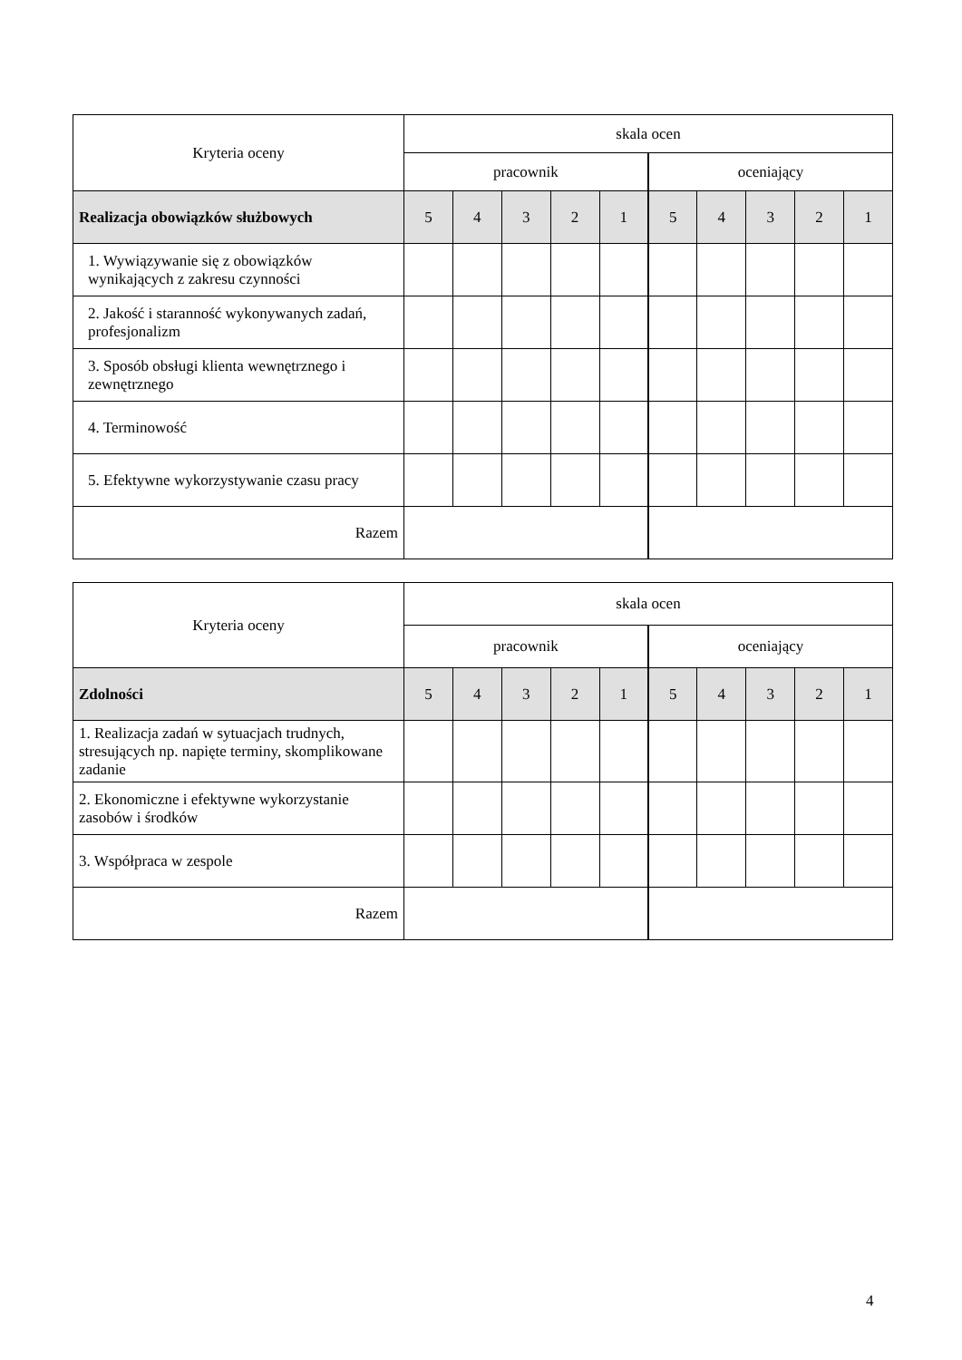| Kryteria oceny | skala ocen | | | | | | | | | |
| --- | --- | --- | --- | --- | --- | --- | --- | --- | --- | --- |
| | pracownik | | | | | oceniający | | | | |
| Realizacja obowiązków służbowych | 5 | 4 | 3 | 2 | 1 | 5 | 4 | 3 | 2 | 1 |
| 1. Wywiązywanie się z obowiązków wynikających z zakresu czynności | | | | | | | | | | |
| 2. Jakość i staranność wykonywanych zadań, profesjonalizm | | | | | | | | | | |
| 3. Sposób obsługi klienta wewnętrznego i zewnętrznego | | | | | | | | | | |
| 4. Terminowość | | | | | | | | | | |
| 5. Efektywne wykorzystywanie czasu pracy | | | | | | | | | | |
| Razem | | | | | | | | | | |
| Kryteria oceny | skala ocen | | | | | | | | | |
| --- | --- | --- | --- | --- | --- | --- | --- | --- | --- | --- |
| | pracownik | | | | | oceniający | | | | |
| Zdolności | 5 | 4 | 3 | 2 | 1 | 5 | 4 | 3 | 2 | 1 |
| 1. Realizacja zadań w sytuacjach trudnych, stresujących np. napięte terminy, skomplikowane zadanie | | | | | | | | | | |
| 2. Ekonomiczne i efektywne wykorzystanie zasobów i środków | | | | | | | | | | |
| 3. Współpraca w zespole | | | | | | | | | | |
| Razem | | | | | | | | | | |
4